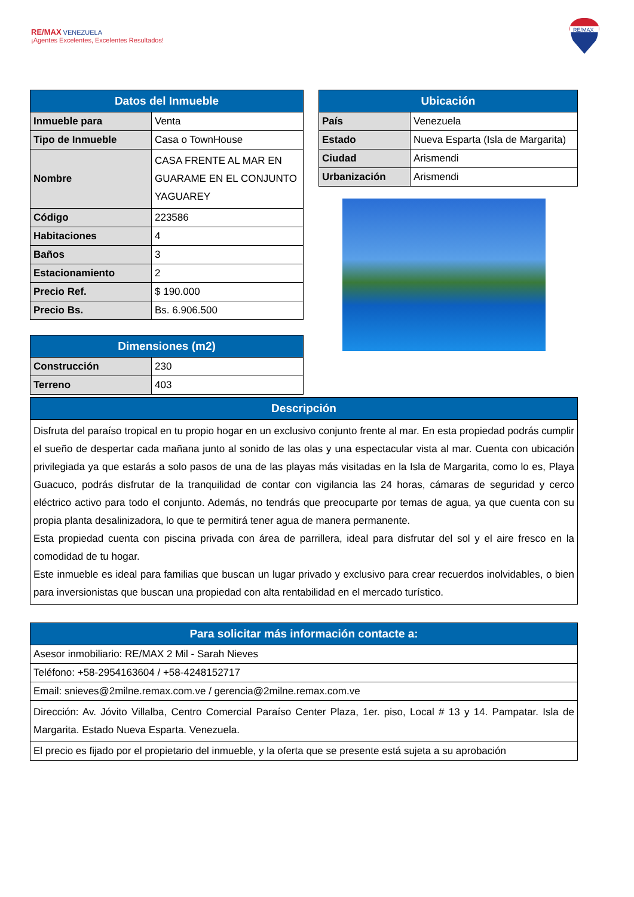RE/MAX VENEZUELA
¡Agentes Excelentes, Excelentes Resultados!
RE/MAX
| Datos del Inmueble | |
| --- | --- |
| Inmueble para | Venta |
| Tipo de Inmueble | Casa o TownHouse |
| Nombre | CASA FRENTE AL MAR EN GUARAME EN EL CONJUNTO YAGUAREY |
| Código | 223586 |
| Habitaciones | 4 |
| Baños | 3 |
| Estacionamiento | 2 |
| Precio Ref. | $ 190.000 |
| Precio Bs. | Bs. 6.906.500 |
| Dimensiones (m2) | |
| --- | --- |
| Construcción | 230 |
| Terreno | 403 |
| Ubicación | |
| --- | --- |
| País | Venezuela |
| Estado | Nueva Esparta (Isla de Margarita) |
| Ciudad | Arismendi |
| Urbanización | Arismendi |
| Descripción |
| --- |
| Disfruta del paraíso tropical en tu propio hogar en un exclusivo conjunto frente al mar. En esta propiedad podrás cumplir el sueño de despertar cada mañana junto al sonido de las olas y una espectacular vista al mar. Cuenta con ubicación privilegiada ya que estarás a solo pasos de una de las playas más visitadas en la Isla de Margarita, como lo es, Playa Guacuco, podrás disfrutar de la tranquilidad de contar con vigilancia las 24 horas, cámaras de seguridad y cerco eléctrico activo para todo el conjunto. Además, no tendrás que preocuparte por temas de agua, ya que cuenta con su propia planta desalinizadora, lo que te permitirá tener agua de manera permanente. Esta propiedad cuenta con piscina privada con área de parrillera, ideal para disfrutar del sol y el aire fresco en la comodidad de tu hogar. Este inmueble es ideal para familias que buscan un lugar privado y exclusivo para crear recuerdos inolvidables, o bien para inversionistas que buscan una propiedad con alta rentabilidad en el mercado turístico. |
| Para solicitar más información contacte a: |
| --- |
| Asesor inmobiliario: RE/MAX 2 Mil - Sarah Nieves |
| Teléfono: +58-2954163604 / +58-4248152717 |
| Email: snieves@2milne.remax.com.ve / gerencia@2milne.remax.com.ve |
| Dirección: Av. Jóvito Villalba, Centro Comercial Paraíso Center Plaza, 1er. piso, Local # 13 y 14. Pampatar. Isla de Margarita. Estado Nueva Esparta. Venezuela. |
| El precio es fijado por el propietario del inmueble, y la oferta que se presente está sujeta a su aprobación |